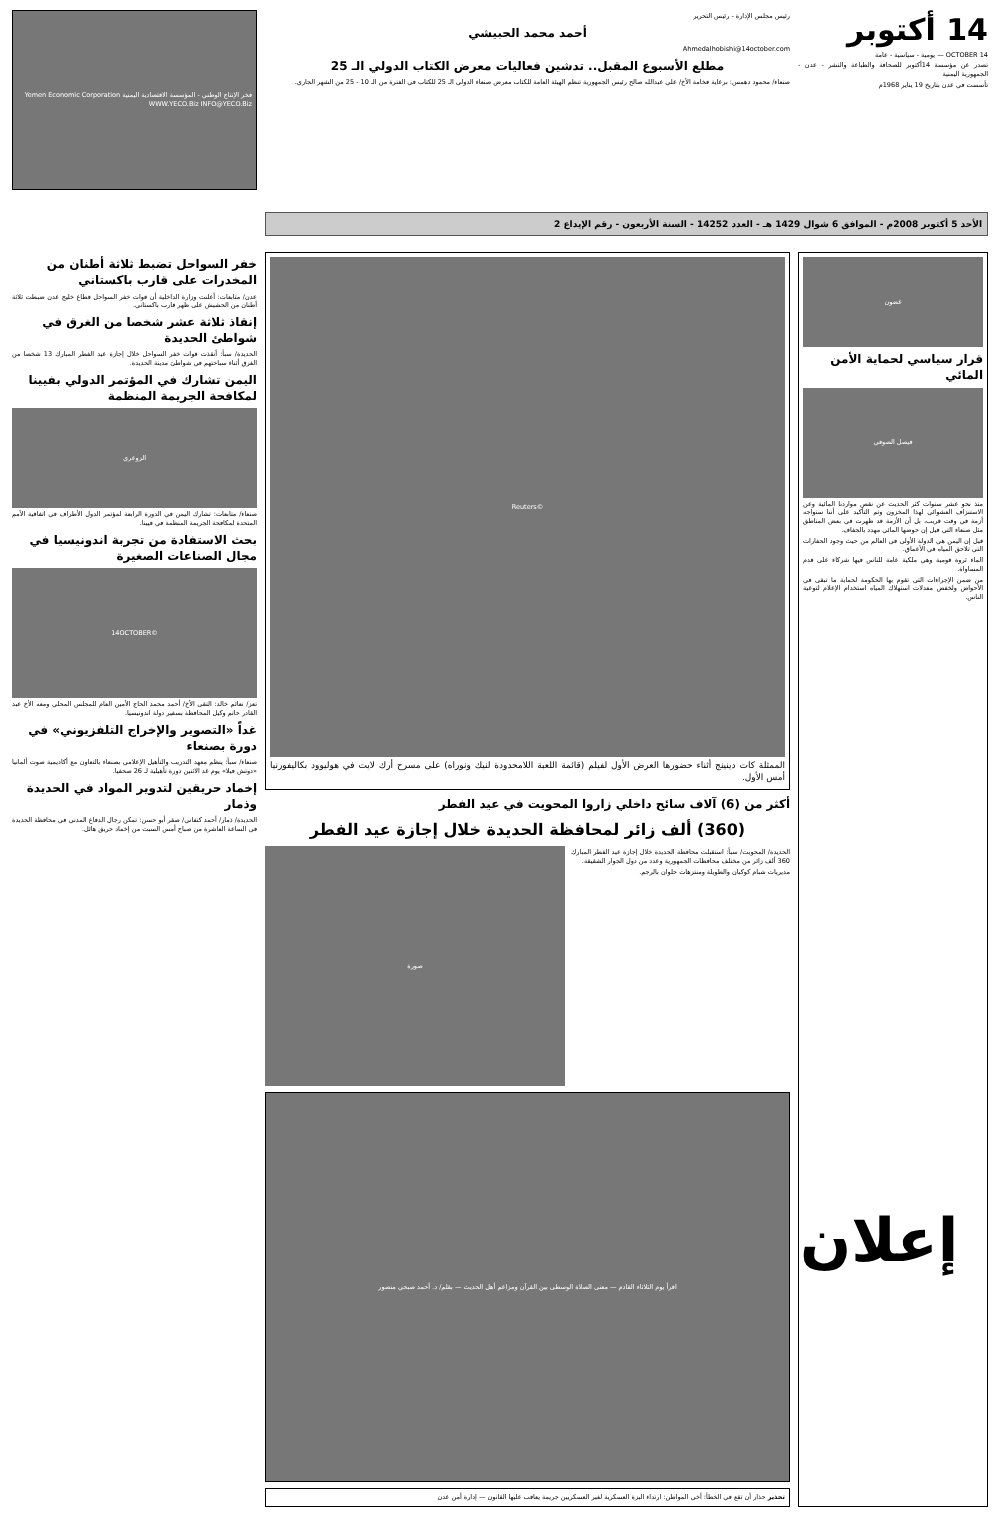14 أكتوبر
14 OCTOBER — يومية - سياسية - عامة
تصدر عن مؤسسة 14أكتوبر للصحافة والطباعة والنشر - عدن - الجمهورية اليمنية
تأسست في عدن بتاريخ 19 يناير 1968م
رئيس مجلس الإدارة - رئيس التحرير
أحمد محمد الحبيشي
Ahmedalhobishi@14october.com
مطلع الأسبوع المقبل.. تدشين فعاليات معرض الكتاب الدولي الـ 25
صنعاء/ محمود دهمس: برعاية فخامة الأخ/ علي عبدالله صالح رئيس الجمهورية تنظم الهيئة العامة للكتاب معرض صنعاء الدولي الـ 25 للكتاب في الفترة من الـ 10 - 25 من الشهر الجاري.
فخر الإنتاج الوطني - المؤسسة الاقتصادية اليمنية Yemen Economic Corporation WWW.YECO.Biz INFO@YECO.Biz
الأحد 5 أكتوبر 2008م - الموافق 6 شوال 1429 هـ - العدد 14252 - السنة الأربعون - رقم الإيداع 2
غضون
قرار سياسي لحماية الأمن المائي
فيصل الصوفي
منذ نحو عشر سنوات كثر الحديث عن نقص مواردنا المائية وعن الاستنزاف العشوائي لهذا المخزون وتم التأكيد على أننا سنواجه أزمة في وقت قريب، بل أن الأزمة قد ظهرت في بعض المناطق مثل صنعاء التي قيل إن حوضها المائي مهدد بالجفاف.
قيل إن اليمن هي الدولة الأولى في العالم من حيث وجود الحفارات التي تلاحق المياه في الأعماق.
الماء ثروة قومية وهي ملكية عامة للناس فيها شركاء على قدم المساواة.
من ضمن الإجراءات التي تقوم بها الحكومة لحماية ما تبقى في الأحواض ولخفض معدلات استهلاك المياه استخدام الإعلام لتوعية الناس.
©Reuters
الممثلة كات دينينج أثناء حضورها العرض الأول لفيلم (قائمة اللعبة اللامحدودة لنيك ونوراه) على مسرح أرك لايت في هوليوود بكاليفورنيا أمس الأول.
أكثر من (6) آلاف سائح داخلي زاروا المحويت في عيد الفطر
(360) ألف زائر لمحافظة الحديدة خلال إجازة عيد الفطر
الحديدة/ المحويت/ سبأ: استقبلت محافظة الحديدة خلال إجازة عيد الفطر المبارك 360 ألف زائر من مختلف محافظات الجمهورية وعدد من دول الجوار الشقيقة.
مديريات شبام كوكبان والطويلة ومنتزهات حلوان بالرجم.
صورة
اقرأ يوم الثلاثاء القادم — معنى الصلاة الوسطى بين القرآن ومزاعم أهل الحديث — بقلم/ د. أحمد صبحي منصور
تحذير حذار أن تقع في الخطأ: أخي المواطن: ارتداء البزة العسكرية لغير العسكريين جريمة يعاقب عليها القانون — إدارة أمن عدن
خفر السواحل تضبط ثلاثة أطنان من المخدرات على قارب باكستاني
عدن/ متابعات: أعلنت وزارة الداخلية أن قوات خفر السواحل قطاع خليج عدن ضبطت ثلاثة أطنان من الحشيش على ظهر قارب باكستاني.
إنقاذ ثلاثة عشر شخصا من الغرق في شواطئ الحديدة
الحديدة/ سبأ: أنقذت قوات خفر السواحل خلال إجازة عيد الفطر المبارك 13 شخصا من الغرق أثناء سباحتهم في شواطئ مدينة الحديدة.
اليمن تشارك في المؤتمر الدولي بفيينا لمكافحة الجريمة المنظمة
الزوعري
صنعاء/ متابعات: تشارك اليمن في الدورة الرابعة لمؤتمر الدول الأطراف في اتفاقية الأمم المتحدة لمكافحة الجريمة المنظمة في فيينا.
بحث الاستفادة من تجربة اندونيسيا في مجال الصناعات الصغيرة
©14OCTOBER
تعز/ نعائم خالد: التقى الأخ/ أحمد محمد الحاج الأمين العام للمجلس المحلي ومعه الأخ عبد القادر حاتم وكيل المحافظة بسفير دولة اندونيسيا.
غداً «التصوير والإخراج التلفزيوني» في دورة بصنعاء
صنعاء/ سبأ: ينظم معهد التدريب والتأهيل الإعلامي بصنعاء بالتعاون مع أكاديمية صوت ألمانيا «دوتش فيلا» يوم غد الاثنين دورة تأهيلية لـ 26 صحفيا.
إخماد حريقين لتدوير المواد في الحديدة وذمار
الحديدة/ ذمار/ أحمد كنفاني/ صقر أبو حسن: تمكن رجال الدفاع المدني في محافظة الحديدة في الساعة العاشرة من صباح أمس السبت من إخماد حريق هائل.
إعلان